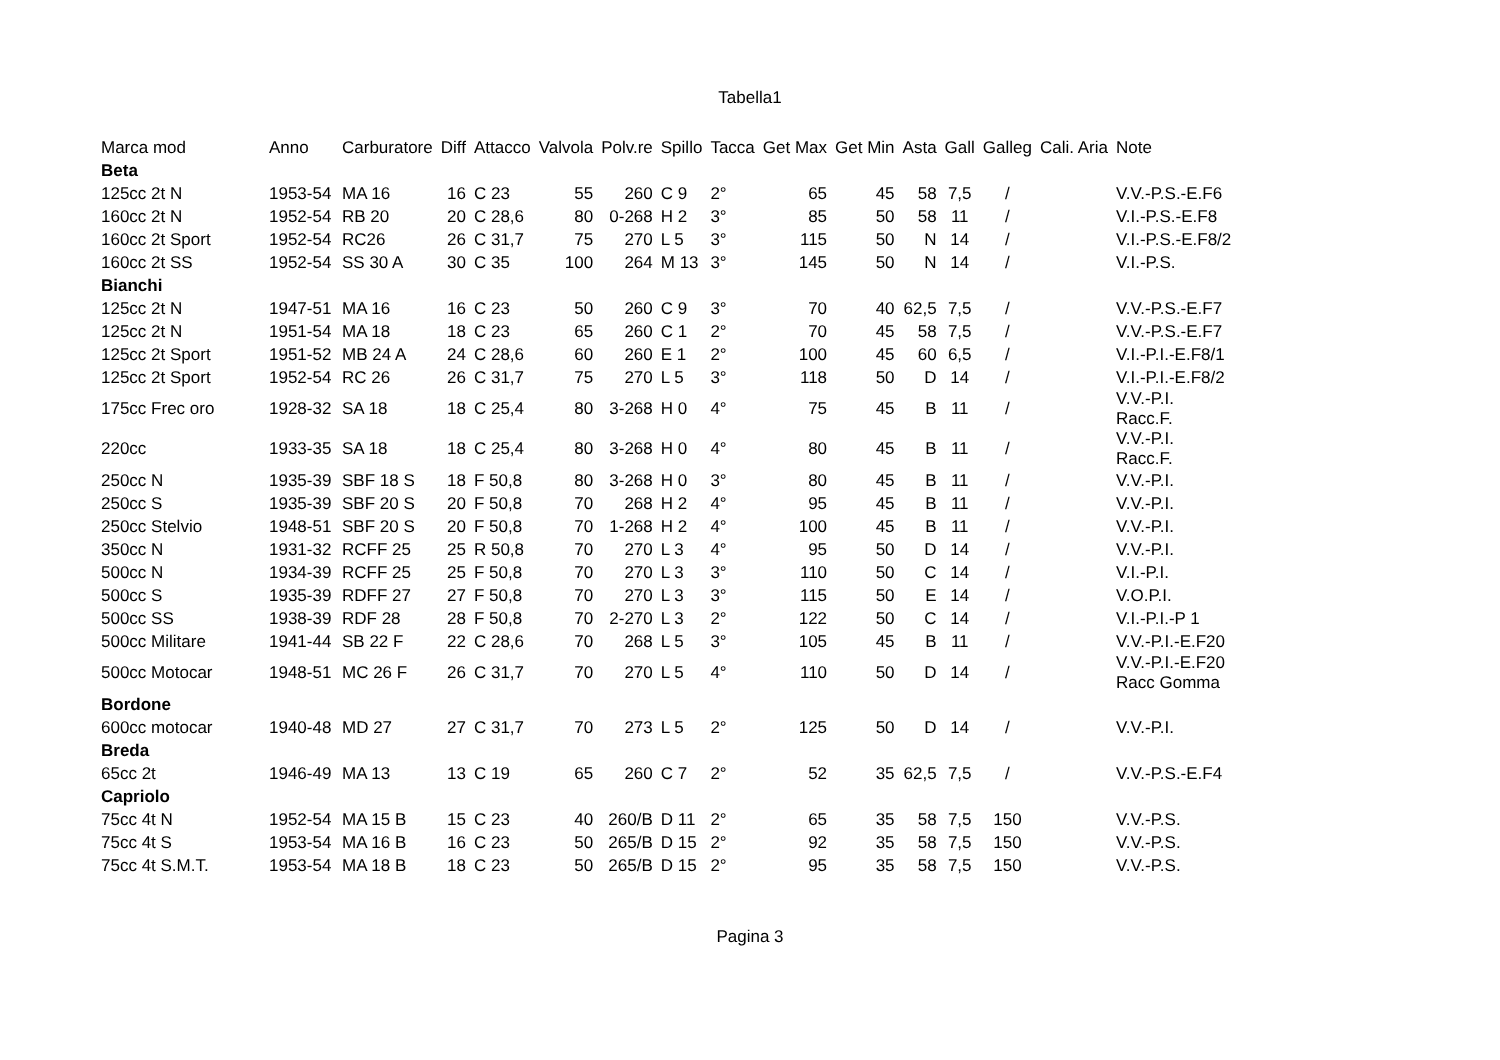Tabella1
| Marca mod | Anno | Carburatore | Diff | Attacco | Valvola | Polv.re | Spillo | Tacca | Get Max | Get Min | Asta | Gall | Galleg | Cali. Aria | Note |
| --- | --- | --- | --- | --- | --- | --- | --- | --- | --- | --- | --- | --- | --- | --- | --- |
| Beta | | | | | | | | | | | | | | | |
| 125cc 2t N | 1953-54 | MA 16 | 16 | C 23 | 55 | 260 | C 9 | 2° | 65 | 45 | 58 | 7,5 | / | | V.V.-P.S.-E.F6 |
| 160cc 2t N | 1952-54 | RB 20 | 20 | C 28,6 | 80 | 0-268 | H 2 | 3° | 85 | 50 | 58 | 11 | / | | V.I.-P.S.-E.F8 |
| 160cc 2t Sport | 1952-54 | RC26 | 26 | C 31,7 | 75 | 270 | L 5 | 3° | 115 | 50 | N | 14 | / | | V.I.-P.S.-E.F8/2 |
| 160cc 2t SS | 1952-54 | SS 30 A | 30 | C 35 | 100 | 264 | M 13 | 3° | 145 | 50 | N | 14 | / | | V.I.-P.S. |
| Bianchi | | | | | | | | | | | | | | | |
| 125cc 2t N | 1947-51 | MA 16 | 16 | C 23 | 50 | 260 | C 9 | 3° | 70 | 40 | 62,5 | 7,5 | / | | V.V.-P.S.-E.F7 |
| 125cc 2t N | 1951-54 | MA 18 | 18 | C 23 | 65 | 260 | C 1 | 2° | 70 | 45 | 58 | 7,5 | / | | V.V.-P.S.-E.F7 |
| 125cc 2t Sport | 1951-52 | MB 24 A | 24 | C 28,6 | 60 | 260 | E 1 | 2° | 100 | 45 | 60 | 6,5 | / | | V.I.-P.I.-E.F8/1 |
| 125cc 2t Sport | 1952-54 | RC 26 | 26 | C 31,7 | 75 | 270 | L 5 | 3° | 118 | 50 | D | 14 | / | | V.I.-P.I.-E.F8/2 |
| 175cc Frec oro | 1928-32 | SA 18 | 18 | C 25,4 | 80 | 3-268 | H 0 | 4° | 75 | 45 | B | 11 | / | | V.V.-P.I. Racc.F. |
| 220cc | 1933-35 | SA 18 | 18 | C 25,4 | 80 | 3-268 | H 0 | 4° | 80 | 45 | B | 11 | / | | V.V.-P.I. Racc.F. |
| 250cc N | 1935-39 | SBF 18 S | 18 | F 50,8 | 80 | 3-268 | H 0 | 3° | 80 | 45 | B | 11 | / | | V.V.-P.I. |
| 250cc S | 1935-39 | SBF 20 S | 20 | F 50,8 | 70 | 268 | H 2 | 4° | 95 | 45 | B | 11 | / | | V.V.-P.I. |
| 250cc Stelvio | 1948-51 | SBF 20 S | 20 | F 50,8 | 70 | 1-268 | H 2 | 4° | 100 | 45 | B | 11 | / | | V.V.-P.I. |
| 350cc N | 1931-32 | RCFF 25 | 25 | R 50,8 | 70 | 270 | L 3 | 4° | 95 | 50 | D | 14 | / | | V.V.-P.I. |
| 500cc N | 1934-39 | RCFF 25 | 25 | F 50,8 | 70 | 270 | L 3 | 3° | 110 | 50 | C | 14 | / | | V.I.-P.I. |
| 500cc S | 1935-39 | RDFF 27 | 27 | F 50,8 | 70 | 270 | L 3 | 3° | 115 | 50 | E | 14 | / | | V.O.P.I. |
| 500cc SS | 1938-39 | RDF 28 | 28 | F 50,8 | 70 | 2-270 | L 3 | 2° | 122 | 50 | C | 14 | / | | V.I.-P.I.-P 1 |
| 500cc Militare | 1941-44 | SB 22 F | 22 | C 28,6 | 70 | 268 | L 5 | 3° | 105 | 45 | B | 11 | / | | V.V.-P.I.-E.F20 |
| 500cc Motocar | 1948-51 | MC 26 F | 26 | C 31,7 | 70 | 270 | L 5 | 4° | 110 | 50 | D | 14 | / | | V.V.-P.I.-E.F20 Racc Gomma |
| Bordone | | | | | | | | | | | | | | | |
| 600cc motocar | 1940-48 | MD 27 | 27 | C 31,7 | 70 | 273 | L 5 | 2° | 125 | 50 | D | 14 | / | | V.V.-P.I. |
| Breda | | | | | | | | | | | | | | | |
| 65cc 2t | 1946-49 | MA 13 | 13 | C 19 | 65 | 260 | C 7 | 2° | 52 | 35 | 62,5 | 7,5 | / | | V.V.-P.S.-E.F4 |
| Capriolo | | | | | | | | | | | | | | | |
| 75cc 4t N | 1952-54 | MA 15 B | 15 | C 23 | 40 | 260/B | D 11 | 2° | 65 | 35 | 58 | 7,5 | 150 | | V.V.-P.S. |
| 75cc 4t S | 1953-54 | MA 16 B | 16 | C 23 | 50 | 265/B | D 15 | 2° | 92 | 35 | 58 | 7,5 | 150 | | V.V.-P.S. |
| 75cc 4t S.M.T. | 1953-54 | MA 18 B | 18 | C 23 | 50 | 265/B | D 15 | 2° | 95 | 35 | 58 | 7,5 | 150 | | V.V.-P.S. |
Pagina 3